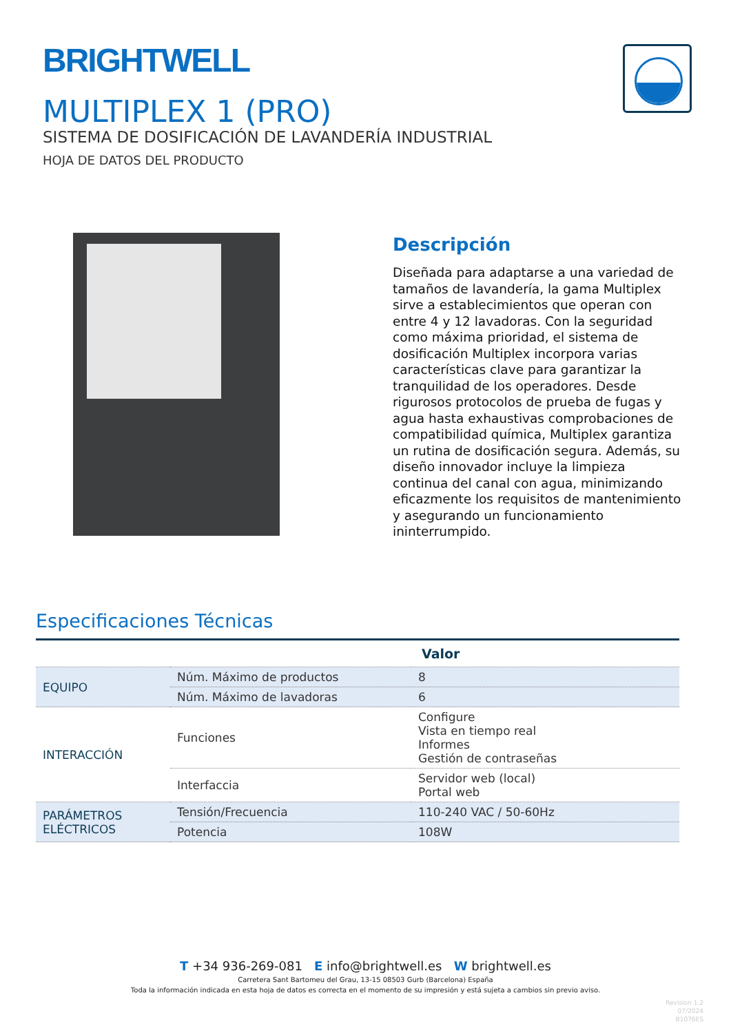BRIGHTWELL
MULTIPLEX 1 (PRO)
SISTEMA DE DOSIFICACIÓN DE LAVANDERÍA INDUSTRIAL
HOJA DE DATOS DEL PRODUCTO
Descripción
Diseñada para adaptarse a una variedad de tamaños de lavandería, la gama Multiplex sirve a establecimientos que operan con entre 4 y 12 lavadoras. Con la seguridad como máxima prioridad, el sistema de dosificación Multiplex incorpora varias características clave para garantizar la tranquilidad de los operadores. Desde rigurosos protocolos de prueba de fugas y agua hasta exhaustivas comprobaciones de compatibilidad química, Multiplex garantiza un rutina de dosificación segura. Además, su diseño innovador incluye la limpieza continua del canal con agua, minimizando eficazmente los requisitos de mantenimiento y asegurando un funcionamiento ininterrumpido.
Especificaciones Técnicas
| | | Valor |
| --- | --- | --- |
| EQUIPO | Núm. Máximo de productos | 8 |
| | Núm. Máximo de lavadoras | 6 |
| INTERACCIÓN | Funciones | Configure Vista en tiempo real Informes Gestión de contraseñas |
| | Interfaccia | Servidor web (local) Portal web |
| PARÁMETROS ELÉCTRICOS | Tensión/Frecuencia | 110-240 VAC / 50-60Hz |
| | Potencia | 108W |
T +34 936-269-081 E info@brightwell.es W brightwell.es
Carretera Sant Bartomeu del Grau, 13-15 08503 Gurb (Barcelona) España
Toda la información indicada en esta hoja de datos es correcta en el momento de su impresión y está sujeta a cambios sin previo aviso.
Revision 1.2
07/2024
B1076ES